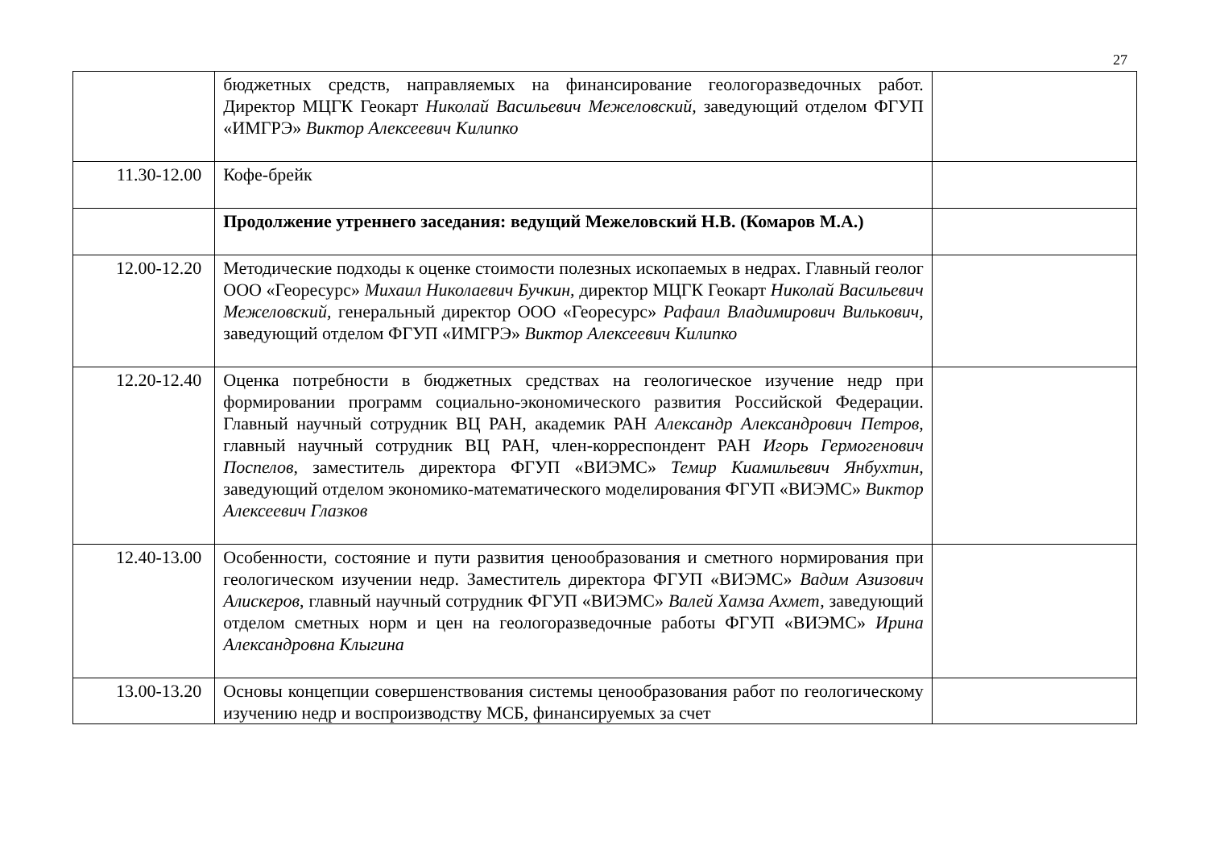27
| | бюджетных средств, направляемых на финансирование геологоразведочных работ. Директор МЦГК Геокарт Николай Васильевич Межеловский, заведующий отделом ФГУП «ИМГРЭ» Виктор Алексеевич Килипко | |
| 11.30-12.00 | Кофе-брейк | |
| | Продолжение утреннего заседания: ведущий Межеловский Н.В. (Комаров М.А.) | |
| 12.00-12.20 | Методические подходы к оценке стоимости полезных ископаемых в недрах. Главный геолог ООО «Георесурс» Михаил Николаевич Бучкин, директор МЦГК Геокарт Николай Васильевич Межеловский, генеральный директор ООО «Георесурс» Рафаил Владимирович Вилькович, заведующий отделом ФГУП «ИМГРЭ» Виктор Алексеевич Килипко | |
| 12.20-12.40 | Оценка потребности в бюджетных средствах на геологическое изучение недр при формировании программ социально-экономического развития Российской Федерации. Главный научный сотрудник ВЦ РАН, академик РАН Александр Александрович Петров , главный научный сотрудник ВЦ РАН, член-корреспондент РАН Игорь Гермогенович Поспелов , заместитель директора ФГУП «ВИЭМС» Темир Киамильевич Янбухтин, заведующий отделом экономико-математического моделирования ФГУП «ВИЭМС» Виктор Алексеевич Глазков | |
| 12.40-13.00 | Особенности, состояние и пути развития ценообразования и сметного нормирования при геологическом изучении недр. Заместитель директора ФГУП «ВИЭМС» Вадим Азизович Алискеров , главный научный сотрудник ФГУП «ВИЭМС» Валей Хамза Ахмет, заведующий отделом сметных норм и цен на геологоразведочные работы ФГУП «ВИЭМС» Ирина Александровна Клыгина | |
| 13.00-13.20 | Основы концепции совершенствования системы ценообразования работ по геологическому изучению недр и воспроизводству МСБ, финансируемых за счет | |